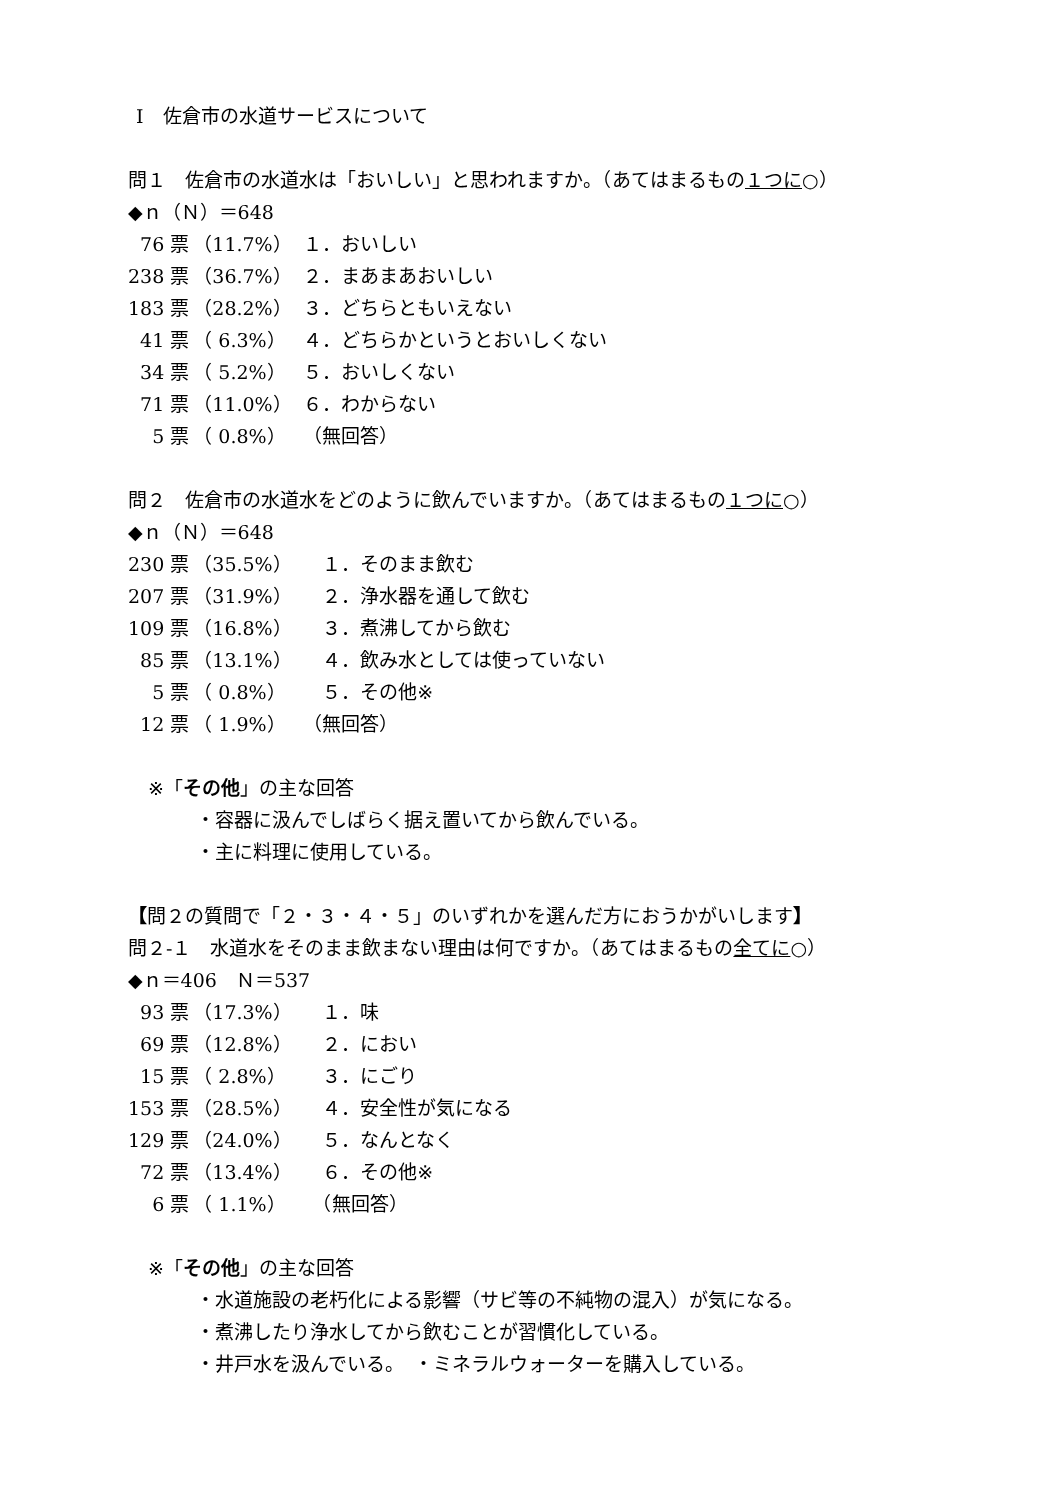Ⅰ　佐倉市の水道サービスについて
問１　佐倉市の水道水は「おいしい」と思われますか。（あてはまるもの１つに○）
◆ｎ（Ｎ）＝648
| 76 票 | （11.7%） | １．おいしい |
| 238 票 | （36.7%） | ２．まあまあおいしい |
| 183 票 | （28.2%） | ３．どちらともいえない |
| 41 票 | （ 6.3%） | ４．どちらかというとおいしくない |
| 34 票 | （ 5.2%） | ５．おいしくない |
| 71 票 | （11.0%） | ６．わからない |
| 5 票 | （ 0.8%） | （無回答） |
問２　佐倉市の水道水をどのように飲んでいますか。（あてはまるもの１つに○）
◆ｎ（Ｎ）＝648
| 230 票 | （35.5%） | １．そのまま飲む |
| 207 票 | （31.9%） | ２．浄水器を通して飲む |
| 109 票 | （16.8%） | ３．煮沸してから飲む |
| 85 票 | （13.1%） | ４．飲み水としては使っていない |
| 5 票 | （ 0.8%） | ５．その他※ |
| 12 票 | （ 1.9%） | （無回答） |
※「その他」の主な回答
・容器に汲んでしばらく据え置いてから飲んでいる。
・主に料理に使用している。
【問２の質問で「２・３・４・５」のいずれかを選んだ方におうかがいします】
問２‐１　水道水をそのまま飲まない理由は何ですか。（あてはまるもの全てに○）
◆ｎ＝406　Ｎ＝537
| 93 票 | （17.3%） | １．味 |
| 69 票 | （12.8%） | ２．におい |
| 15 票 | （ 2.8%） | ３．にごり |
| 153 票 | （28.5%） | ４．安全性が気になる |
| 129 票 | （24.0%） | ５．なんとなく |
| 72 票 | （13.4%） | ６．その他※ |
| 6 票 | （ 1.1%） | （無回答） |
※「その他」の主な回答
・水道施設の老朽化による影響（サビ等の不純物の混入）が気になる。
・煮沸したり浄水してから飲むことが習慣化している。
・井戸水を汲んでいる。　・ミネラルウォーターを購入している。